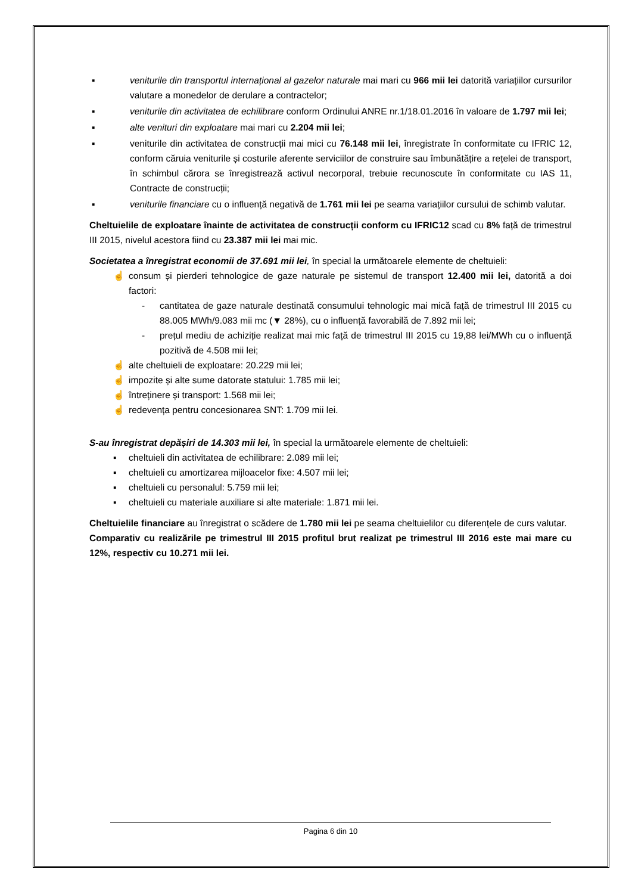▪ veniturile din transportul internațional al gazelor naturale mai mari cu 966 mii lei datorită variațiilor cursurilor valutare a monedelor de derulare a contractelor;
▪ veniturile din activitatea de echilibrare conform Ordinului ANRE nr.1/18.01.2016 în valoare de 1.797 mii lei;
▪ alte venituri din exploatare mai mari cu 2.204 mii lei;
▪ veniturile din activitatea de construcții mai mici cu 76.148 mii lei, înregistrate în conformitate cu IFRIC 12, conform căruia veniturile și costurile aferente serviciilor de construire sau îmbunătățire a rețelei de transport, în schimbul cărora se înregistrează activul necorporal, trebuie recunoscute în conformitate cu IAS 11, Contracte de construcții;
▪ veniturile financiare cu o influență negativă de 1.761 mii lei pe seama variațiilor cursului de schimb valutar.
Cheltuielile de exploatare înainte de activitatea de construcții conform cu IFRIC12 scad cu 8% față de trimestrul III 2015, nivelul acestora fiind cu 23.387 mii lei mai mic.
Societatea a înregistrat economii de 37.691 mii lei, în special la următoarele elemente de cheltuieli:
☝ consum și pierderi tehnologice de gaze naturale pe sistemul de transport 12.400 mii lei, datorită a doi factori:
- cantitatea de gaze naturale destinată consumului tehnologic mai mică față de trimestrul III 2015 cu 88.005 MWh/9.083 mii mc (▼ 28%), cu o influență favorabilă de 7.892 mii lei;
- prețul mediu de achiziție realizat mai mic față de trimestrul III 2015 cu 19,88 lei/MWh cu o influență pozitivă de 4.508 mii lei;
☝ alte cheltuieli de exploatare: 20.229 mii lei;
☝ impozite și alte sume datorate statului: 1.785 mii lei;
☝ întreținere și transport: 1.568 mii lei;
☝ redevența pentru concesionarea SNT: 1.709 mii lei.
S-au înregistrat depășiri de 14.303 mii lei, în special la următoarele elemente de cheltuieli:
▪ cheltuieli din activitatea de echilibrare: 2.089 mii lei;
▪ cheltuieli cu amortizarea mijloacelor fixe: 4.507 mii lei;
▪ cheltuieli cu personalul: 5.759 mii lei;
▪ cheltuieli cu materiale auxiliare si alte materiale: 1.871 mii lei.
Cheltuielile financiare au înregistrat o scădere de 1.780 mii lei pe seama cheltuielilor cu diferențele de curs valutar.
Comparativ cu realizările pe trimestrul III 2015 profitul brut realizat pe trimestrul III 2016 este mai mare cu 12%, respectiv cu 10.271 mii lei.
Pagina 6 din 10